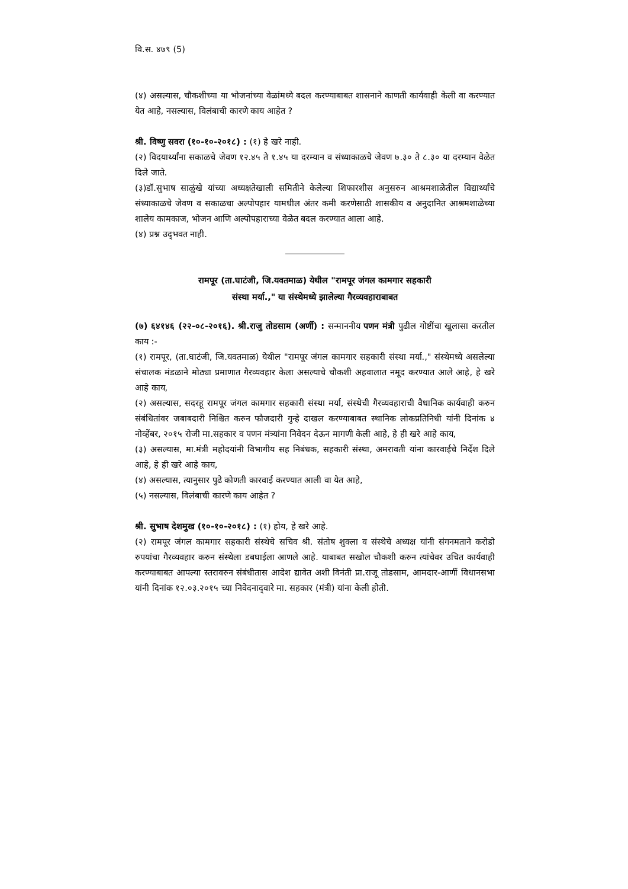वि.स. ४७९ (5)
(४) असल्यास, चौकशीच्या या भोजनांच्या वेळांमध्ये बदल करण्याबाबत शासनाने काणती कार्यवाही केली वा करण्यात येत आहे, नसल्यास, विलंबाची कारणे काय आहेत ?
श्री. विष्णु सवरा (१०-१०-२०१८) : (१) हे खरे नाही.
(२) विदयार्थ्यांना सकाळचे जेवण १२.४५ ते १.४५ या दरम्यान व संध्याकाळचे जेवण ७.३० ते ८.३० या दरम्यान वेळेत दिले जाते.
(३)डॉ.सुभाष साळुंखे यांच्या अध्यक्षतेखाली समितीने केलेल्या शिफारशीस अनुसरुन आश्रमशाळेतील विद्यार्थ्यांचे संध्याकाळचे जेवण व सकाळचा अल्पोपहार यामधील अंतर कमी करणेसाठी शासकीय व अनुदानित आश्रमशाळेच्या शालेय कामकाज, भोजन आणि अल्पोपहाराच्या वेळेत बदल करण्यात आला आहे.
(४) प्रश्न उद्‌भवत नाही.
रामपूर (ता.घाटंजी, जि.यवतमाळ) येथील "रामपूर जंगल कामगार सहकारी
संस्था मर्या.," या संस्थेमध्ये झालेल्या गैरव्यवहाराबाबत
(७) ६४१४६ (२२-०८-२०१६). श्री.राजु तोडसाम (अर्णी) : सन्माननीय पणन मंत्री पुढील गोष्टींचा खुलासा करतील काय :-
(१) रामपूर, (ता.घाटंजी, जि.यवतमाळ) येथील "रामपूर जंगल कामगार सहकारी संस्था मर्या.," संस्थेमध्ये असलेल्या संचालक मंडळाने मोठ्या प्रमाणात गैरव्यवहार केला असल्याचे चौकशी अहवालात नमूद करण्यात आले आहे, हे खरे आहे काय,
(२) असल्यास, सदरहू रामपूर जंगल कामगार सहकारी संस्था मर्या, संस्थेची गैरव्यवहाराची वैधानिक कार्यवाही करुन संबंधितांवर जबाबदारी निश्चित करुन फौजदारी गुन्हे दाखल करण्याबाबत स्थानिक लोकप्रतिनिधी यांनी दिनांक ४ नोव्हेंबर, २०१५ रोजी मा.सहकार व पणन मंत्र्यांना निवेदन देऊन मागणी केली आहे, हे ही खरे आहे काय,
(३) असल्यास, मा.मंत्री महोदयांनी विभागीय सह निबंधक, सहकारी संस्था, अमरावती यांना कारवाईचे निर्देश दिले आहे, हे ही खरे आहे काय,
(४) असल्यास, त्यानुसार पुढे कोणती कारवाई करण्यात आली वा येत आहे,
(५) नसल्यास, विलंबाची कारणे काय आहेत ?
श्री. सुभाष देशमुख (१०-१०-२०१८) : (१) होय, हे खरे आहे.
(२) रामपूर जंगल कामगार सहकारी संस्थेचे सचिव श्री. संतोष शुक्ला व संस्थेचे अध्यक्ष यांनी संगनमताने करोडो रुपयांचा गैरव्यवहार करुन संस्थेला डबघाईला आणले आहे. याबाबत सखोल चौकशी करुन त्यांचेवर उचित कार्यवाही करण्याबाबत आपल्या स्तरावरुन संबंधीतास आदेश द्यावेत अशी विनंती प्रा.राजू तोडसाम, आमदार-आर्णी विधानसभा यांनी दिनांक १२.०३.२०१५ च्या निवेदनाद्‌वारे मा. सहकार (मंत्री) यांना केली होती.